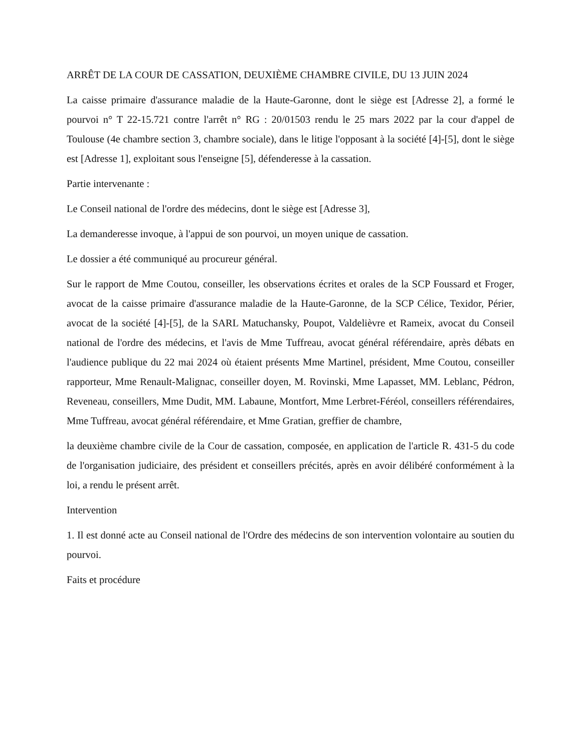ARRÊT DE LA COUR DE CASSATION, DEUXIÈME CHAMBRE CIVILE, DU 13 JUIN 2024
La caisse primaire d'assurance maladie de la Haute-Garonne, dont le siège est [Adresse 2], a formé le pourvoi n° T 22-15.721 contre l'arrêt n° RG : 20/01503 rendu le 25 mars 2022 par la cour d'appel de Toulouse (4e chambre section 3, chambre sociale), dans le litige l'opposant à la société [4]-[5], dont le siège est [Adresse 1], exploitant sous l'enseigne [5], défenderesse à la cassation.
Partie intervenante :
Le Conseil national de l'ordre des médecins, dont le siège est [Adresse 3],
La demanderesse invoque, à l'appui de son pourvoi, un moyen unique de cassation.
Le dossier a été communiqué au procureur général.
Sur le rapport de Mme Coutou, conseiller, les observations écrites et orales de la SCP Foussard et Froger, avocat de la caisse primaire d'assurance maladie de la Haute-Garonne, de la SCP Célice, Texidor, Périer, avocat de la société [4]-[5], de la SARL Matuchansky, Poupot, Valdelièvre et Rameix, avocat du Conseil national de l'ordre des médecins, et l'avis de Mme Tuffreau, avocat général référendaire, après débats en l'audience publique du 22 mai 2024 où étaient présents Mme Martinel, président, Mme Coutou, conseiller rapporteur, Mme Renault-Malignac, conseiller doyen, M. Rovinski, Mme Lapasset, MM. Leblanc, Pédron, Reveneau, conseillers, Mme Dudit, MM. Labaune, Montfort, Mme Lerbret-Féréol, conseillers référendaires, Mme Tuffreau, avocat général référendaire, et Mme Gratian, greffier de chambre,
la deuxième chambre civile de la Cour de cassation, composée, en application de l'article R. 431-5 du code de l'organisation judiciaire, des président et conseillers précités, après en avoir délibéré conformément à la loi, a rendu le présent arrêt.
Intervention
1. Il est donné acte au Conseil national de l'Ordre des médecins de son intervention volontaire au soutien du pourvoi.
Faits et procédure